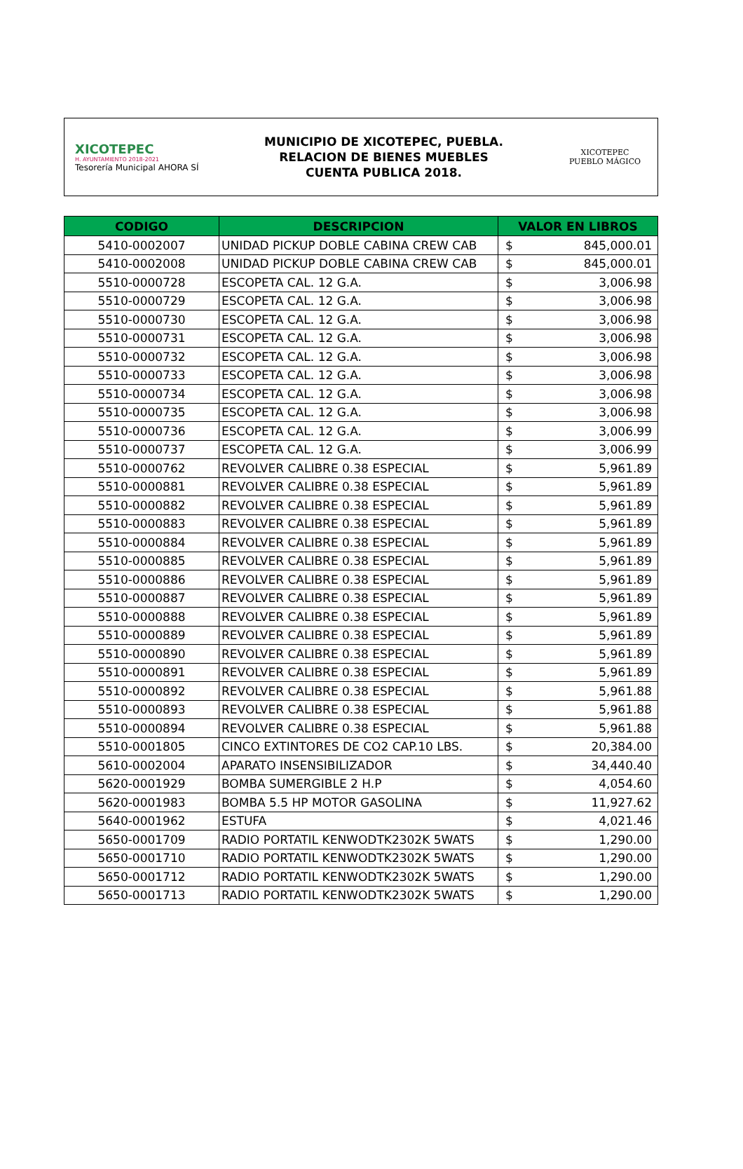XICOTEPEC
H. AYUNTAMIENTO 2018-2021
Tesorería Municipal AHORA SÍ
MUNICIPIO DE XICOTEPEC, PUEBLA.
RELACION DE BIENES MUEBLES
CUENTA PUBLICA 2018.
XICOTEPEC
PUEBLO MÁGICO
| CODIGO | DESCRIPCION | VALOR EN LIBROS | |
| --- | --- | --- | --- |
| 5410-0002007 | UNIDAD PICKUP DOBLE CABINA CREW CAB | $ | 845,000.01 |
| 5410-0002008 | UNIDAD PICKUP DOBLE CABINA CREW CAB | $ | 845,000.01 |
| 5510-0000728 | ESCOPETA CAL. 12 G.A. | $ | 3,006.98 |
| 5510-0000729 | ESCOPETA CAL. 12 G.A. | $ | 3,006.98 |
| 5510-0000730 | ESCOPETA CAL. 12 G.A. | $ | 3,006.98 |
| 5510-0000731 | ESCOPETA CAL. 12 G.A. | $ | 3,006.98 |
| 5510-0000732 | ESCOPETA CAL. 12 G.A. | $ | 3,006.98 |
| 5510-0000733 | ESCOPETA CAL. 12 G.A. | $ | 3,006.98 |
| 5510-0000734 | ESCOPETA CAL. 12 G.A. | $ | 3,006.98 |
| 5510-0000735 | ESCOPETA CAL. 12 G.A. | $ | 3,006.98 |
| 5510-0000736 | ESCOPETA CAL. 12 G.A. | $ | 3,006.99 |
| 5510-0000737 | ESCOPETA CAL. 12 G.A. | $ | 3,006.99 |
| 5510-0000762 | REVOLVER CALIBRE 0.38 ESPECIAL | $ | 5,961.89 |
| 5510-0000881 | REVOLVER CALIBRE 0.38 ESPECIAL | $ | 5,961.89 |
| 5510-0000882 | REVOLVER CALIBRE 0.38 ESPECIAL | $ | 5,961.89 |
| 5510-0000883 | REVOLVER CALIBRE 0.38 ESPECIAL | $ | 5,961.89 |
| 5510-0000884 | REVOLVER CALIBRE 0.38 ESPECIAL | $ | 5,961.89 |
| 5510-0000885 | REVOLVER CALIBRE 0.38 ESPECIAL | $ | 5,961.89 |
| 5510-0000886 | REVOLVER CALIBRE 0.38 ESPECIAL | $ | 5,961.89 |
| 5510-0000887 | REVOLVER CALIBRE 0.38 ESPECIAL | $ | 5,961.89 |
| 5510-0000888 | REVOLVER CALIBRE 0.38 ESPECIAL | $ | 5,961.89 |
| 5510-0000889 | REVOLVER CALIBRE 0.38 ESPECIAL | $ | 5,961.89 |
| 5510-0000890 | REVOLVER CALIBRE 0.38 ESPECIAL | $ | 5,961.89 |
| 5510-0000891 | REVOLVER CALIBRE 0.38 ESPECIAL | $ | 5,961.89 |
| 5510-0000892 | REVOLVER CALIBRE 0.38 ESPECIAL | $ | 5,961.88 |
| 5510-0000893 | REVOLVER CALIBRE 0.38 ESPECIAL | $ | 5,961.88 |
| 5510-0000894 | REVOLVER CALIBRE 0.38 ESPECIAL | $ | 5,961.88 |
| 5510-0001805 | CINCO EXTINTORES DE CO2 CAP.10 LBS. | $ | 20,384.00 |
| 5610-0002004 | APARATO INSENSIBILIZADOR | $ | 34,440.40 |
| 5620-0001929 | BOMBA SUMERGIBLE 2 H.P | $ | 4,054.60 |
| 5620-0001983 | BOMBA 5.5 HP MOTOR GASOLINA | $ | 11,927.62 |
| 5640-0001962 | ESTUFA | $ | 4,021.46 |
| 5650-0001709 | RADIO PORTATIL KENWODTK2302K 5WATS | $ | 1,290.00 |
| 5650-0001710 | RADIO PORTATIL KENWODTK2302K 5WATS | $ | 1,290.00 |
| 5650-0001712 | RADIO PORTATIL KENWODTK2302K 5WATS | $ | 1,290.00 |
| 5650-0001713 | RADIO PORTATIL KENWODTK2302K 5WATS | $ | 1,290.00 |